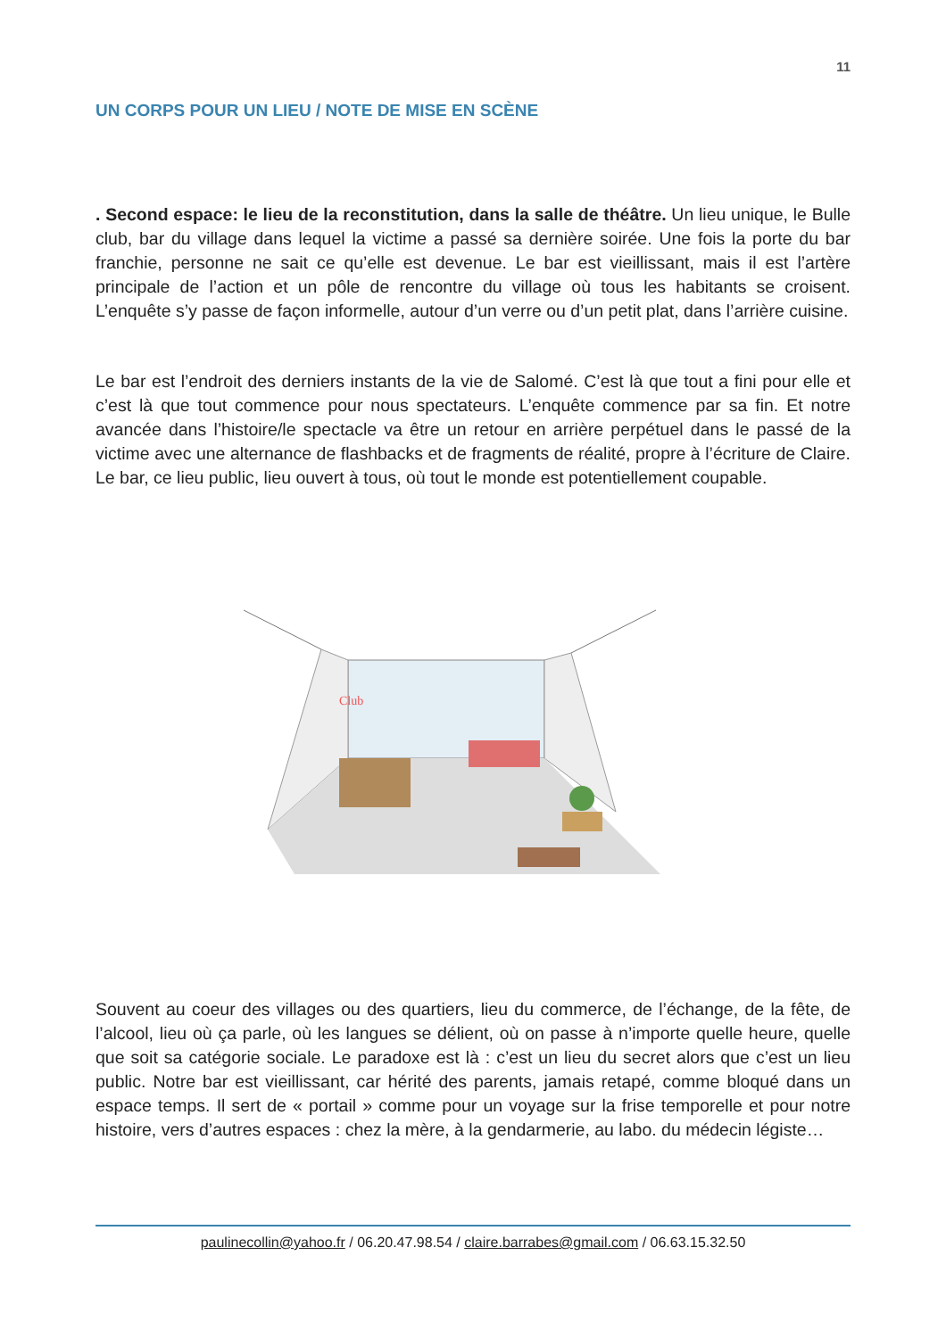11
UN CORPS POUR UN LIEU / NOTE DE MISE EN SCÈNE
. Second espace: le lieu de la reconstitution, dans la salle de théâtre. Un lieu unique, le Bulle club, bar du village dans lequel la victime a passé sa dernière soirée. Une fois la porte du bar franchie, personne ne sait ce qu’elle est devenue. Le bar est vieillissant, mais il est l’artère principale de l’action et un pôle de rencontre du village où tous les habitants se croisent. L’enquête s’y passe de façon informelle, autour d’un verre ou d’un petit plat, dans l’arrière cuisine.
Le bar est l’endroit des derniers instants de la vie de Salomé. C’est là que tout a fini pour elle et c’est là que tout commence pour nous spectateurs. L’enquête commence par sa fin. Et notre avancée dans l’histoire/le spectacle va être un retour en arrière perpétuel dans le passé de la victime avec une alternance de flashbacks et de fragments de réalité, propre à l’écriture de Claire. Le bar, ce lieu public, lieu ouvert à tous, où tout le monde est potentiellement coupable.
Club
Souvent au coeur des villages ou des quartiers, lieu du commerce, de l’échange, de la fête, de l’alcool, lieu où ça parle, où les langues se délient, où on passe à n’importe quelle heure, quelle que soit sa catégorie sociale. Le paradoxe est là : c’est un lieu du secret alors que c’est un lieu public. Notre bar est vieillissant, car hérité des parents, jamais retapé, comme bloqué dans un espace temps. Il sert de « portail » comme pour un voyage sur la frise temporelle et pour notre histoire, vers d’autres espaces : chez la mère, à la gendarmerie, au labo. du médecin légiste…
paulinecollin@yahoo.fr / 06.20.47.98.54 / claire.barrabes@gmail.com / 06.63.15.32.50